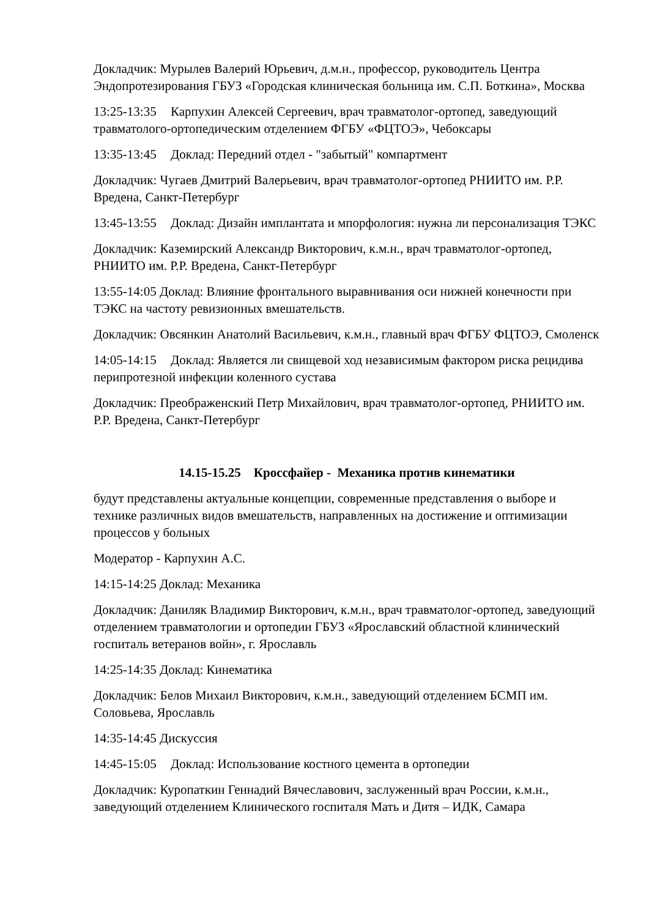Докладчик: Мурылев Валерий Юрьевич, д.м.н., профессор, руководитель Центра Эндопротезирования ГБУЗ «Городская клиническая больница им. С.П. Боткина», Москва
13:25-13:35 Карпухин Алексей Сергеевич, врач травматолог-ортопед, заведующий травматолого-ортопедическим отделением ФГБУ «ФЦТОЭ», Чебоксары
13:35-13:45 Доклад: Передний отдел - "забытый" компартмент
Докладчик: Чугаев Дмитрий Валерьевич, врач травматолог-ортопед РНИИТО им. Р.Р. Вредена, Санкт-Петербург
13:45-13:55 Доклад: Дизайн имплантата и мпорфология: нужна ли персонализация ТЭКС
Докладчик: Каземирский Александр Викторович, к.м.н., врач травматолог-ортопед, РНИИТО им. Р.Р. Вредена, Санкт-Петербург
13:55-14:05 Доклад: Влияние фронтального выравнивания оси нижней конечности при ТЭКС на частоту ревизионных вмешательств.
Докладчик: Овсянкин Анатолий Васильевич, к.м.н., главный врач ФГБУ ФЦТОЭ, Смоленск
14:05-14:15 Доклад: Является ли свищевой ход независимым фактором риска рецидива перипротезной инфекции коленного сустава
Докладчик: Преображенский Петр Михайлович, врач травматолог-ортопед, РНИИТО им. Р.Р. Вредена, Санкт-Петербург
14.15-15.25 Кроссфайер - Механика против кинематики
будут представлены актуальные концепции, современные представления о выборе и технике различных видов вмешательств, направленных на достижение и оптимизации процессов у больных
Модератор - Карпухин А.С.
14:15-14:25 Доклад: Механика
Докладчик: Даниляк Владимир Викторович, к.м.н., врач травматолог-ортопед, заведующий отделением травматологии и ортопедии ГБУЗ «Ярославский областной клинический госпиталь ветеранов войн», г. Ярославль
14:25-14:35 Доклад: Кинематика
Докладчик: Белов Михаил Викторович, к.м.н., заведующий отделением БСМП им. Соловьева, Ярославль
14:35-14:45 Дискуссия
14:45-15:05 Доклад: Использование костного цемента в ортопедии
Докладчик: Куропаткин Геннадий Вячеславович, заслуженный врач России, к.м.н., заведующий отделением Клинического госпиталя Мать и Дитя – ИДК, Самара